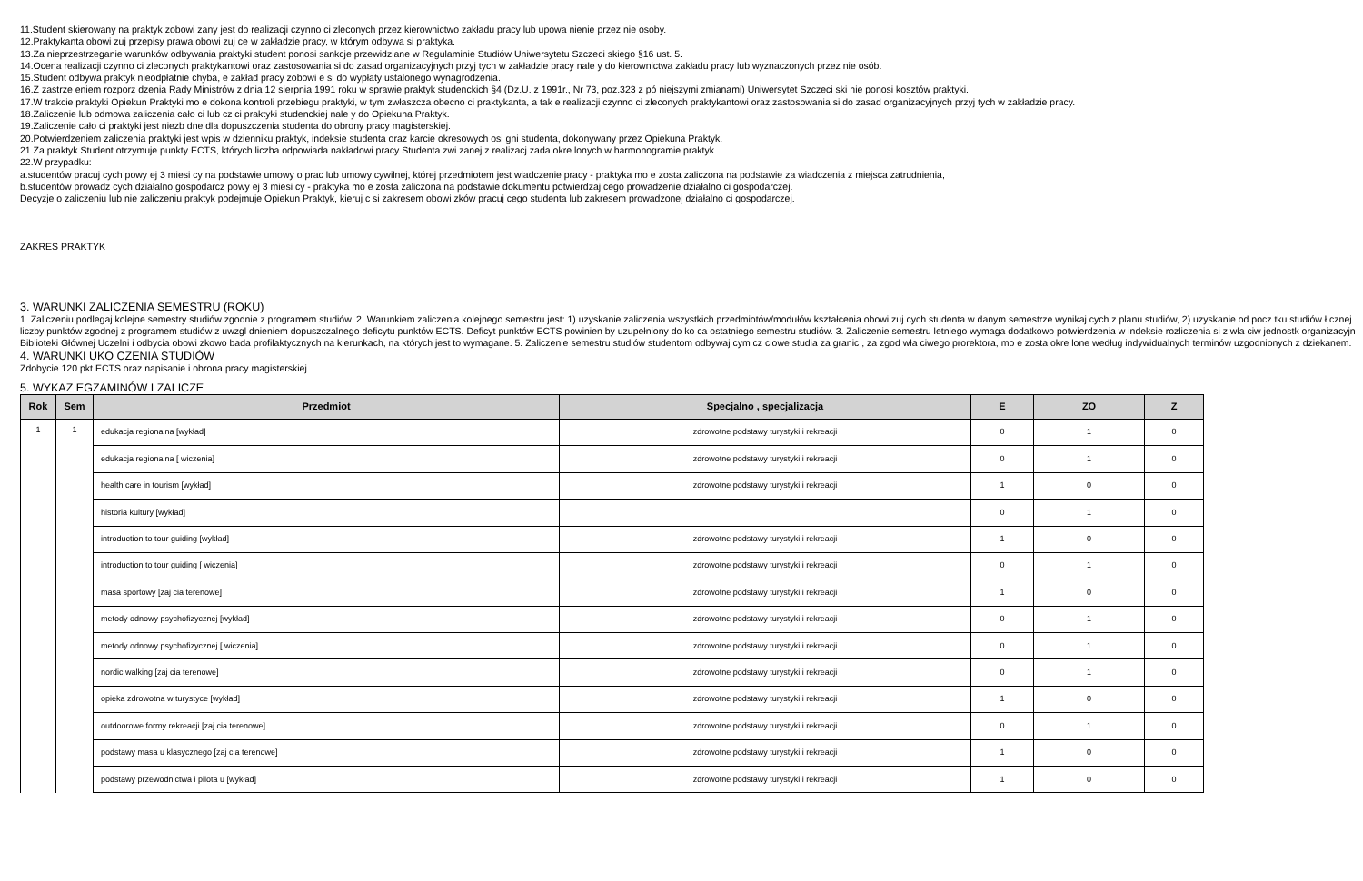11.Student skierowany na praktyk zobowi zany jest do realizacji czynno ci zleconych przez kierownictwo zakładu pracy lub upowa nienie przez nie osoby.
12.Praktykanta obowi zuj przepisy prawa obowi zuj ce w zakładzie pracy, w którym odbywa si praktyka.
13.Za nieprzestrzeganie warunków odbywania praktyki student ponosi sankcje przewidziane w Regulaminie Studiów Uniwersytetu Szczeci skiego §16 ust. 5.
14.Ocena realizacji czynno ci zleconych praktykantowi oraz zastosowania si do zasad organizacyjnych przyj tych w zakładzie pracy nale y do kierownictwa zakładu pracy lub wyznaczonych przez nie osób.
15.Student odbywa praktyk nieodpłatnie chyba, e zakład pracy zobowi e si do wypłaty ustalonego wynagrodzenia.
16.Z zastrze eniem rozporz dzenia Rady Ministrów z dnia 12 sierpnia 1991 roku w sprawie praktyk studenckich §4 (Dz.U. z 1991r., Nr 73, poz.323 z pó niejszymi zmianami) Uniwersytet Szczeci ski nie ponosi kosztów praktyki.
17.W trakcie praktyki Opiekun Praktyki mo e dokona kontroli przebiegu praktyki, w tym zwłaszcza obecno ci praktykanta, a tak e realizacji czynno ci zleconych praktykantowi oraz zastosowania si do zasad organizacyjnych przyj tych w zakładzie pracy.
18.Zaliczenie lub odmowa zaliczenia cało ci lub cz ci praktyki studenckiej nale y do Opiekuna Praktyk.
19.Zaliczenie cało ci praktyki jest niezb dne dla dopuszczenia studenta do obrony pracy magisterskiej.
20.Potwierdzeniem zaliczenia praktyki jest wpis w dzienniku praktyk, indeksie studenta oraz karcie okresowych osi gni studenta, dokonywany przez Opiekuna Praktyk.
21.Za praktyk Student otrzymuje punkty ECTS, których liczba odpowiada nakładowi pracy Studenta zwi zanej z realizacj zada okre lonych w harmonogramie praktyk.
22.W przypadku:
a.studentów pracuj cych powy ej 3 miesi cy na podstawie umowy o prac lub umowy cywilnej, której przedmiotem jest wiadczenie pracy - praktyka mo e zosta zaliczona na podstawie za wiadczenia z miejsca zatrudnienia,
b.studentów prowadz cych działalno gospodarcz powy ej 3 miesi cy - praktyka mo e zosta zaliczona na podstawie dokumentu potwierdzaj cego prowadzenie działalno ci gospodarczej.
Decyzje o zaliczeniu lub nie zaliczeniu praktyk podejmuje Opiekun Praktyk, kieruj c si zakresem obowi zków pracuj cego studenta lub zakresem prowadzonej działalno ci gospodarczej.
ZAKRES PRAKTYK
3. WARUNKI ZALICZENIA SEMESTRU (ROKU)
1. Zaliczeniu podlegaj kolejne semestry studiów zgodnie z programem studiów. 2. Warunkiem zaliczenia kolejnego semestru jest: 1) uzyskanie zaliczenia wszystkich przedmiotów/modułów kształcenia obowi zuj cych studenta w danym semestrze wynikaj cych z planu studiów, 2) uzyskanie od pocz tku studiów ł cznej liczby punktów zgodnej z programem studiów z uwzgl dnieniem dopuszczalnego deficytu punktów ECTS. Deficyt punktów ECTS powinien by uzupełniony do ko ca ostatniego semestru studiów. 3. Zaliczenie semestru letniego wymaga dodatkowo potwierdzenia w indeksie rozliczenia si z wła ciw jednostk organizacyjn Biblioteki Głównej Uczelni i odbycia obowi zkowo bada profilaktycznych na kierunkach, na których jest to wymagane. 5. Zaliczenie semestru studiów studentom odbywaj cym cz ciowe studia za granic , za zgod wła ciwego prorektora, mo e zosta okre lone według indywidualnych terminów uzgodnionych z dziekanem.
4. WARUNKI UKO CZENIA STUDIÓW
Zdobycie 120 pkt ECTS oraz napisanie i obrona pracy magisterskiej
5. WYKAZ EGZAMINÓW I ZALICZE
| Rok | Sem | Przedmiot | Specjalno , specjalizacja | E | ZO | Z |
| --- | --- | --- | --- | --- | --- | --- |
| 1 | 1 | edukacja regionalna [wykład] | zdrowotne podstawy turystyki i rekreacji | 0 | 1 | 0 |
| | | edukacja regionalna [ wiczenia] | zdrowotne podstawy turystyki i rekreacji | 0 | 1 | 0 |
| | | health care in tourism [wykład] | zdrowotne podstawy turystyki i rekreacji | 1 | 0 | 0 |
| | | historia kultury [wykład] | | 0 | 1 | 0 |
| | | introduction to tour guiding [wykład] | zdrowotne podstawy turystyki i rekreacji | 1 | 0 | 0 |
| | | introduction to tour guiding [ wiczenia] | zdrowotne podstawy turystyki i rekreacji | 0 | 1 | 0 |
| | | masa sportowy [zaj cia terenowe] | zdrowotne podstawy turystyki i rekreacji | 1 | 0 | 0 |
| | | metody odnowy psychofizycznej [wykład] | zdrowotne podstawy turystyki i rekreacji | 0 | 1 | 0 |
| | | metody odnowy psychofizycznej [ wiczenia] | zdrowotne podstawy turystyki i rekreacji | 0 | 1 | 0 |
| | | nordic walking [zaj cia terenowe] | zdrowotne podstawy turystyki i rekreacji | 0 | 1 | 0 |
| | | opieka zdrowotna w turystyce [wykład] | zdrowotne podstawy turystyki i rekreacji | 1 | 0 | 0 |
| | | outdoorowe formy rekreacji [zaj cia terenowe] | zdrowotne podstawy turystyki i rekreacji | 0 | 1 | 0 |
| | | podstawy masa u klasycznego [zaj cia terenowe] | zdrowotne podstawy turystyki i rekreacji | 1 | 0 | 0 |
| | | podstawy przewodnictwa i pilota u [wykład] | zdrowotne podstawy turystyki i rekreacji | 1 | 0 | 0 |